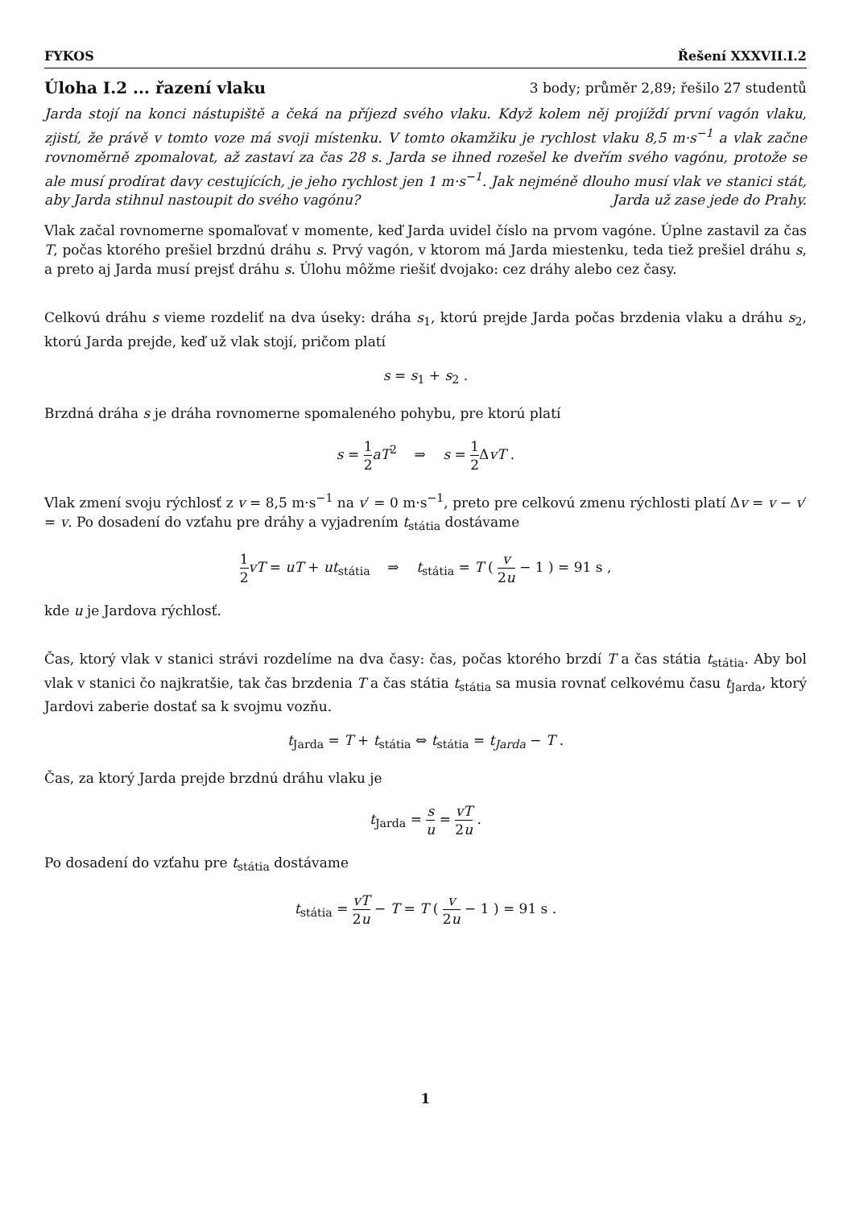FYKOS Řešení XXXVII.I.2
Úloha I.2 ... řazení vlaku 3 body; průměr 2,89; řešilo 27 studentů
Jarda stojí na konci nástupiště a čeká na příjezd svého vlaku. Když kolem něj projíždí první vagón vlaku, zjistí, že právě v tomto voze má svoji místenku. V tomto okamžiku je rychlost vlaku 8,5 m·s<sup>−1</sup> a vlak začne rovnoměrně zpomalovat, až zastaví za čas 28 s. Jarda se ihned rozešel ke dveřím svého vagónu, protože se ale musí prodírat davy cestujících, je jeho rychlost jen 1 m·s<sup>−1</sup>. Jak nejméně dlouho musí vlak ve stanici stát, aby Jarda stihnul nastoupit do svého vagónu? Jarda už zase jede do Prahy.
Vlak začal rovnomerne spomaľovať v momente, keď Jarda uvidel číslo na prvom vagóne. Úplne zastavil za čas T, počas ktorého prešiel brzdnú dráhu s. Prvý vagón, v ktorom má Jarda miestenku, teda tiež prešiel dráhu s, a preto aj Jarda musí prejsť dráhu s. Úlohu môžme riešiť dvojako: cez dráhy alebo cez časy.
Celkovú dráhu s vieme rozdeliť na dva úseky: dráha s<sub>1</sub>, ktorú prejde Jarda počas brzdenia vlaku a dráhu s<sub>2</sub>, ktorú Jarda prejde, keď už vlak stojí, pričom platí
s = s<sub>1</sub> + s<sub>2</sub> .
Brzdná dráha s je dráha rovnomerne spomaleného pohybu, pre ktorú platí
s = 1 2 aT<sup>2</sup> ⇒ s = 1 2 ΔvT .
Vlak zmení svoju rýchlosť z v = 8,5 m·s<sup>−1</sup> na v′ = 0 m·s<sup>−1</sup>, preto pre celkovú zmenu rýchlosti platí Δv = v − v′ = v. Po dosadení do vzťahu pre dráhy a vyjadrením t<sub>státia</sub> dostávame
1 2 vT = uT + ut<sub>státia</sub> ⇒ t<sub>státia</sub> = T ( v 2u − 1 ) = 91 s ,
kde u je Jardova rýchlosť.
Čas, ktorý vlak v stanici strávi rozdelíme na dva časy: čas, počas ktorého brzdí T a čas státia t<sub>státia</sub>. Aby bol vlak v stanici čo najkratšie, tak čas brzdenia T a čas státia t<sub>státia</sub> sa musia rovnať celkovému času t<sub>Jarda</sub>, ktorý Jardovi zaberie dostať sa k svojmu vozňu.
t<sub>Jarda</sub> = T + t<sub>státia</sub> ⇔ t<sub>státia</sub> = t<sub>Jarda</sub> − T .
Čas, za ktorý Jarda prejde brzdnú dráhu vlaku je
t<sub>Jarda</sub> = s u = vT 2u .
Po dosadení do vzťahu pre t<sub>státia</sub> dostávame
t<sub>státia</sub> = vT 2u − T = T ( v 2u − 1 ) = 91 s .
1